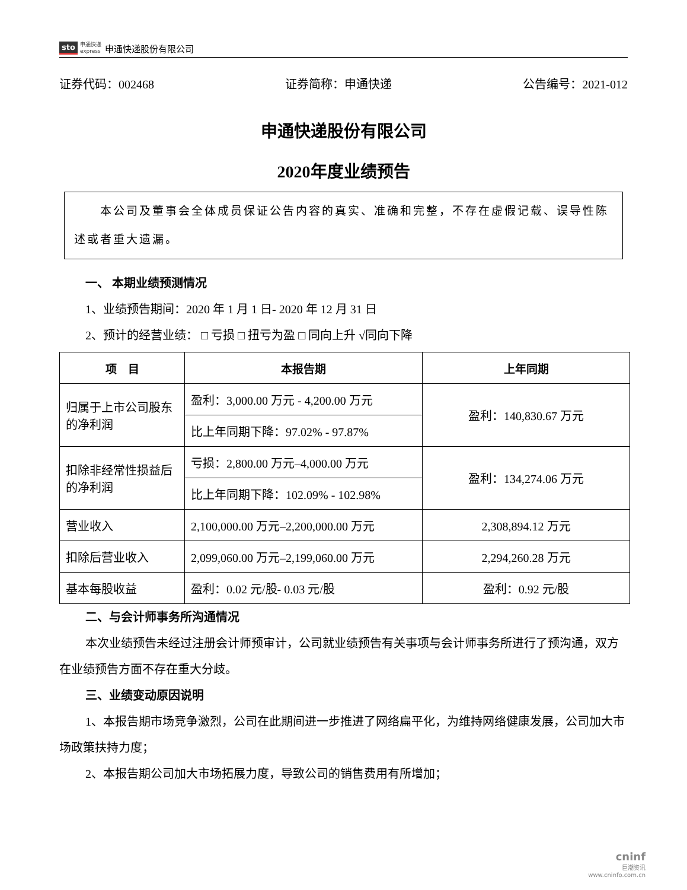sto 申通快递
express 申通快递股份有限公司
证券代码：002468 证券简称：申通快递 公告编号：2021-012
申通快递股份有限公司
2020年度业绩预告
本公司及董事会全体成员保证公告内容的真实、准确和完整，不存在虚假记载、误导性陈述或者重大遗漏。
一、 本期业绩预测情况
1、业绩预告期间：2020 年 1 月 1 日- 2020 年 12 月 31 日
2、预计的经营业绩： □ 亏损 □ 扭亏为盈 □ 同向上升 √同向下降
| 项 目 | 本报告期 | 上年同期 |
| --- | --- | --- |
| 归属于上市公司股东的净利润 | 盈利：3,000.00 万元 - 4,200.00 万元 | 盈利：140,830.67 万元 |
| | 比上年同期下降：97.02% - 97.87% | |
| 扣除非经常性损益后的净利润 | 亏损：2,800.00 万元–4,000.00 万元 | 盈利：134,274.06 万元 |
| | 比上年同期下降：102.09% - 102.98% | |
| 营业收入 | 2,100,000.00 万元–2,200,000.00 万元 | 2,308,894.12 万元 |
| 扣除后营业收入 | 2,099,060.00 万元–2,199,060.00 万元 | 2,294,260.28 万元 |
| 基本每股收益 | 盈利：0.02 元/股- 0.03 元/股 | 盈利：0.92 元/股 |
二、与会计师事务所沟通情况
本次业绩预告未经过注册会计师预审计，公司就业绩预告有关事项与会计师事务所进行了预沟通，双方在业绩预告方面不存在重大分歧。
三、业绩变动原因说明
1、本报告期市场竞争激烈，公司在此期间进一步推进了网络扁平化，为维持网络健康发展，公司加大市场政策扶持力度；
2、本报告期公司加大市场拓展力度，导致公司的销售费用有所增加；
cninf
巨潮资讯
www.cninfo.com.cn